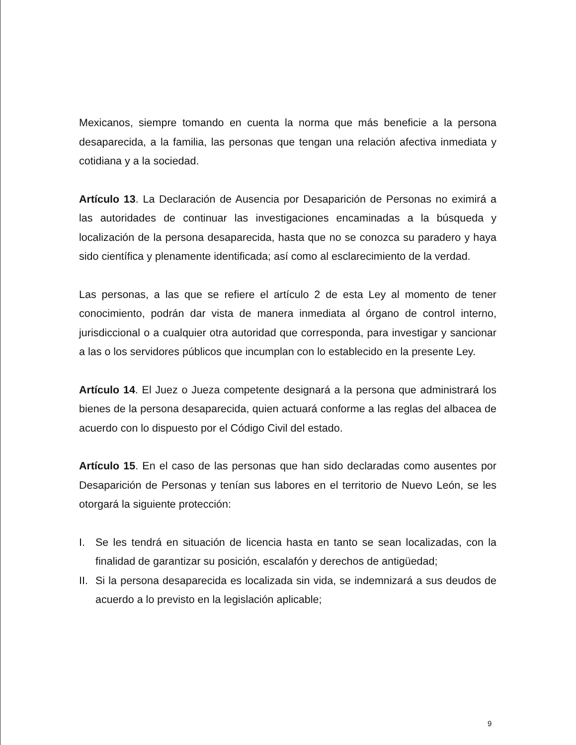Mexicanos, siempre tomando en cuenta la norma que más beneficie a la persona desaparecida, a la familia, las personas que tengan una relación afectiva inmediata y cotidiana y a la sociedad.
Artículo 13. La Declaración de Ausencia por Desaparición de Personas no eximirá a las autoridades de continuar las investigaciones encaminadas a la búsqueda y localización de la persona desaparecida, hasta que no se conozca su paradero y haya sido científica y plenamente identificada; así como al esclarecimiento de la verdad.
Las personas, a las que se refiere el artículo 2 de esta Ley al momento de tener conocimiento, podrán dar vista de manera inmediata al órgano de control interno, jurisdiccional o a cualquier otra autoridad que corresponda, para investigar y sancionar a las o los servidores públicos que incumplan con lo establecido en la presente Ley.
Artículo 14. El Juez o Jueza competente designará a la persona que administrará los bienes de la persona desaparecida, quien actuará conforme a las reglas del albacea de acuerdo con lo dispuesto por el Código Civil del estado.
Artículo 15. En el caso de las personas que han sido declaradas como ausentes por Desaparición de Personas y tenían sus labores en el territorio de Nuevo León, se les otorgará la siguiente protección:
I. Se les tendrá en situación de licencia hasta en tanto se sean localizadas, con la finalidad de garantizar su posición, escalafón y derechos de antigüedad;
II. Si la persona desaparecida es localizada sin vida, se indemnizará a sus deudos de acuerdo a lo previsto en la legislación aplicable;
9